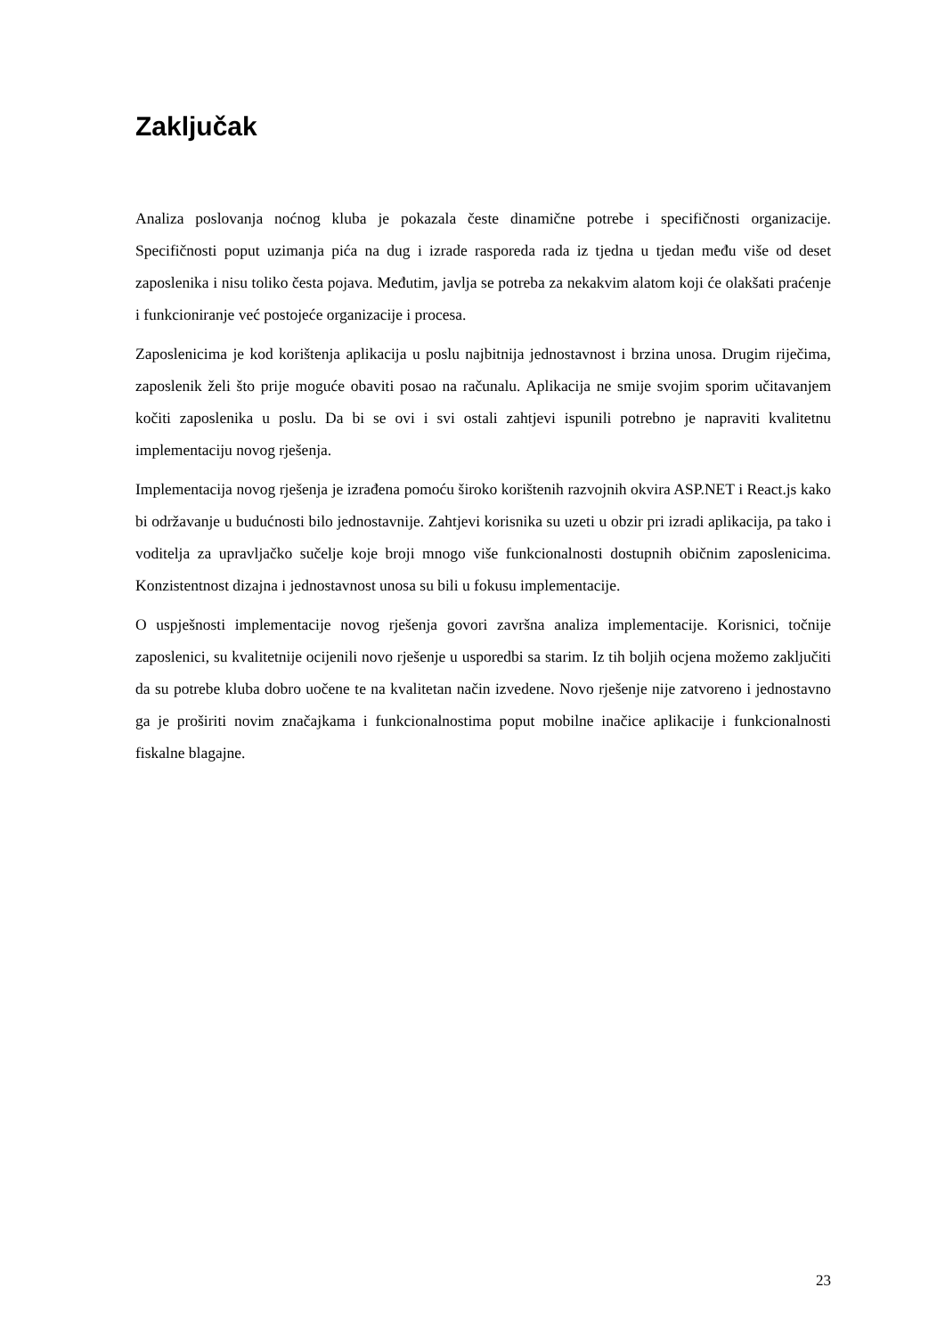Zaključak
Analiza poslovanja noćnog kluba je pokazala česte dinamične potrebe i specifičnosti organizacije. Specifičnosti poput uzimanja pića na dug i izrade rasporeda rada iz tjedna u tjedan među više od deset zaposlenika i nisu toliko česta pojava. Međutim, javlja se potreba za nekakvim alatom koji će olakšati praćenje i funkcioniranje već postojeće organizacije i procesa.
Zaposlenicima je kod korištenja aplikacija u poslu najbitnija jednostavnost i brzina unosa. Drugim riječima, zaposlenik želi što prije moguće obaviti posao na računalu. Aplikacija ne smije svojim sporim učitavanjem kočiti zaposlenika u poslu. Da bi se ovi i svi ostali zahtjevi ispunili potrebno je napraviti kvalitetnu implementaciju novog rješenja.
Implementacija novog rješenja je izrađena pomoću široko korištenih razvojnih okvira ASP.NET i React.js kako bi održavanje u budućnosti bilo jednostavnije. Zahtjevi korisnika su uzeti u obzir pri izradi aplikacija, pa tako i voditelja za upravljačko sučelje koje broji mnogo više funkcionalnosti dostupnih običnim zaposlenicima. Konzistentnost dizajna i jednostavnost unosa su bili u fokusu implementacije.
O uspješnosti implementacije novog rješenja govori završna analiza implementacije. Korisnici, točnije zaposlenici, su kvalitetnije ocijenili novo rješenje u usporedbi sa starim. Iz tih boljih ocjena možemo zaključiti da su potrebe kluba dobro uočene te na kvalitetan način izvedene. Novo rješenje nije zatvoreno i jednostavno ga je proširiti novim značajkama i funkcionalnostima poput mobilne inačice aplikacije i funkcionalnosti fiskalne blagajne.
23